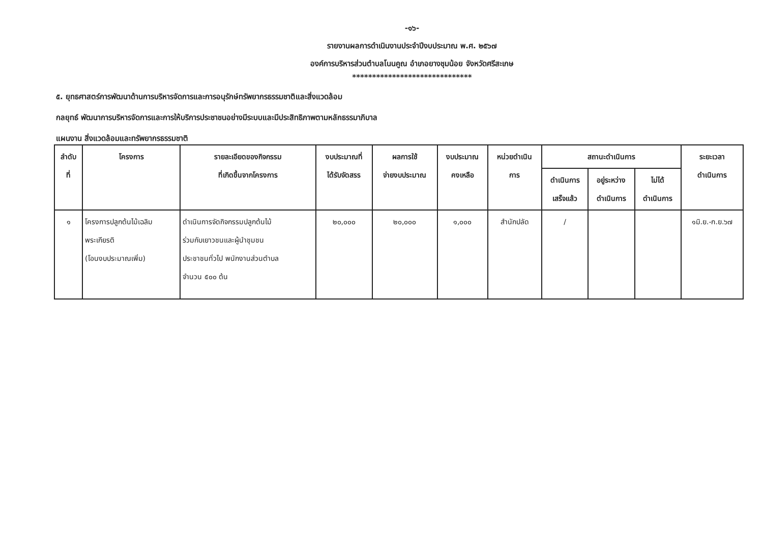-๑๖-
รายงานผลการดำเนินงานประจำปีงบประมาณ พ.ศ. ๒๕๖๗
องค์การบริหารส่วนตำบลโนนคูณ อำเภอยางชุมน้อย จังหวัดศรีสะเกษ
******************************
๕. ยุทธศาสตร์การพัฒนาด้านการบริหารจัดการและการอนุรักษ์ทรัพยากรธรรมชาติและสิ่งแวดล้อม
กลยุทธ์ พัฒนาการบริหารจัดการและการให้บริการประชาชนอย่างมีระบบและมีประสิทธิภาพตามหลักธรรมาภิบาล
แผนงาน สิ่งแวดล้อมและทรัพยากรธรรมชาติ
| ลำดับ ที่ | โครงการ | รายละเอียดของกิจกรรม ที่เกิดขึ้นจากโครงการ | งบประมาณที่ ได้รับจัดสรร | ผลการใช้ จ่ายงบประมาณ | งบประมาณ คงเหลือ | หน่วยดำเนิน การ | สถานะดำเนินการ | | | ระยะเวลา ดำเนินการ |
| --- | --- | --- | --- | --- | --- | --- | --- | --- | --- | --- |
| | | | | | | | ดำเนินการ เสร็จแล้ว | อยู่ระหว่าง ดำเนินการ | ไม่ได้ ดำเนินการ | |
| ๑ | โครงการปลูกต้นไม้เฉลิม พระเกียรติ (โอนงบประมาณเพิ่ม) | ดำเนินการจัดกิจกรรมปลูกต้นไม้ ร่วมกับเยาวชนและผู้นำชุมชน ประชาชนทั่วไป พนักงานส่วนตำบล จำนวน ๕๐๐ ต้น | ๒๐,๐๐๐ | ๒๐,๐๐๐ | ๑,๐๐๐ | สำนักปลัด | / | | | ๑มิ.ย.-ก.ย.๖๗ |